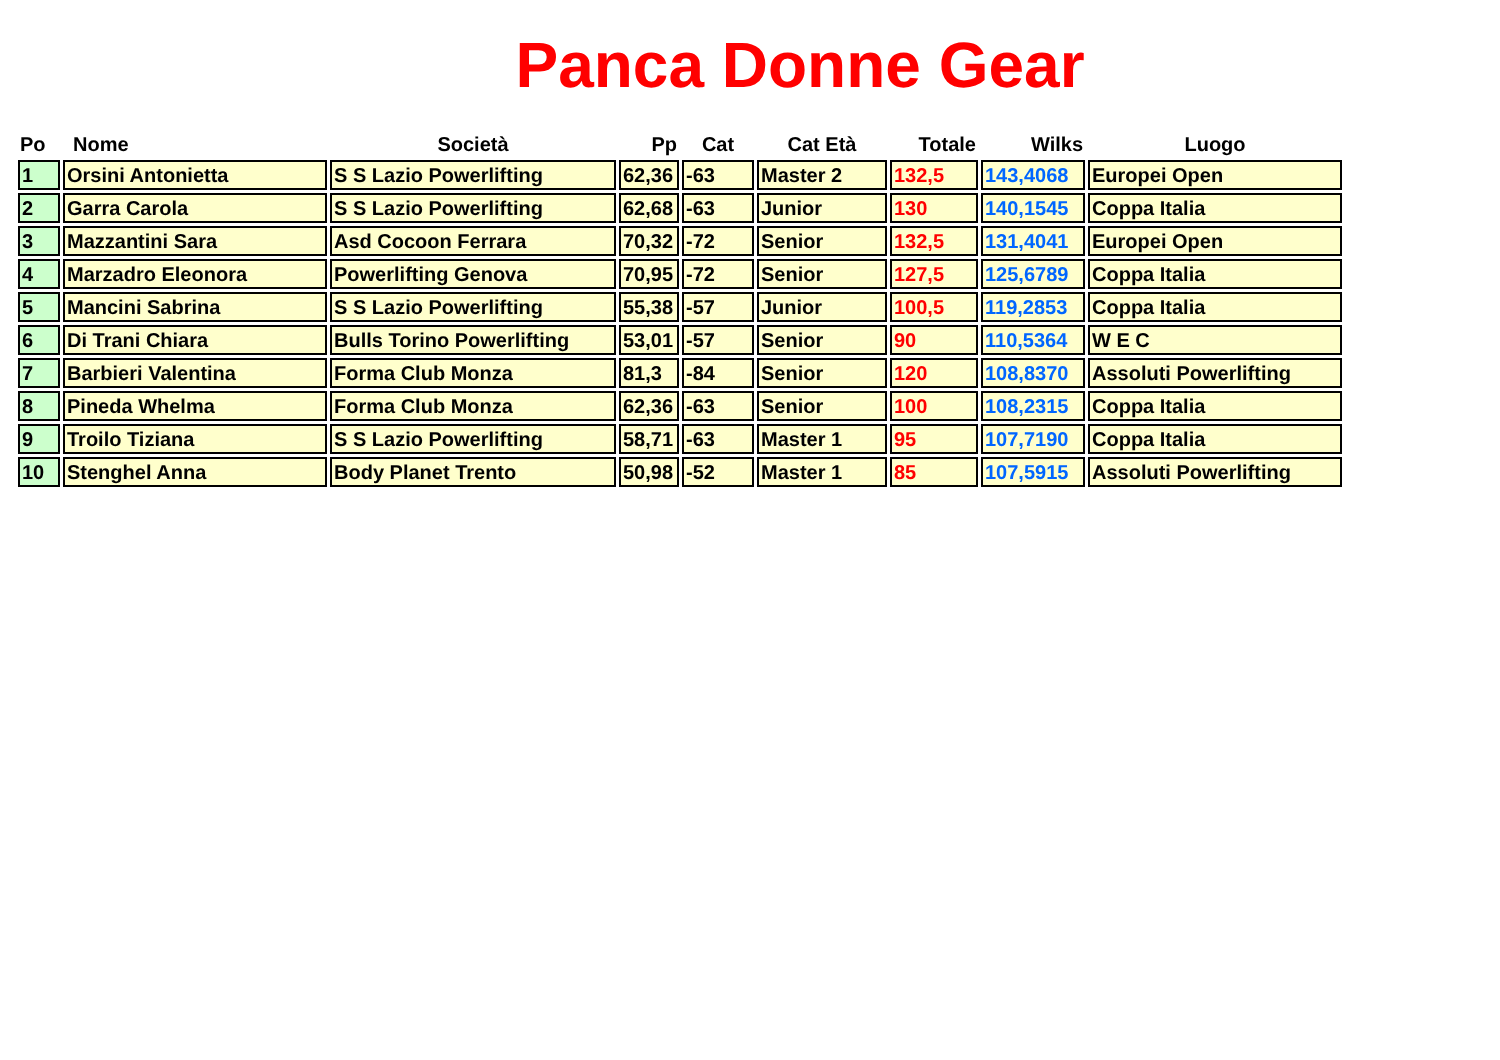Panca Donne Gear
| Po | Nome | Società | Pp | Cat | Cat Età | Totale | Wilks | Luogo |
| --- | --- | --- | --- | --- | --- | --- | --- | --- |
| 1 | Orsini Antonietta | S S Lazio Powerlifting | 62,36 | -63 | Master 2 | 132,5 | 143,4068 | Europei Open |
| 2 | Garra Carola | S S Lazio Powerlifting | 62,68 | -63 | Junior | 130 | 140,1545 | Coppa Italia |
| 3 | Mazzantini Sara | Asd Cocoon Ferrara | 70,32 | -72 | Senior | 132,5 | 131,4041 | Europei Open |
| 4 | Marzadro Eleonora | Powerlifting Genova | 70,95 | -72 | Senior | 127,5 | 125,6789 | Coppa Italia |
| 5 | Mancini Sabrina | S S Lazio Powerlifting | 55,38 | -57 | Junior | 100,5 | 119,2853 | Coppa Italia |
| 6 | Di Trani Chiara | Bulls Torino Powerlifting | 53,01 | -57 | Senior | 90 | 110,5364 | W E C |
| 7 | Barbieri Valentina | Forma Club Monza | 81,3 | -84 | Senior | 120 | 108,8370 | Assoluti Powerlifting |
| 8 | Pineda Whelma | Forma Club Monza | 62,36 | -63 | Senior | 100 | 108,2315 | Coppa Italia |
| 9 | Troilo Tiziana | S S Lazio Powerlifting | 58,71 | -63 | Master 1 | 95 | 107,7190 | Coppa Italia |
| 10 | Stenghel Anna | Body Planet Trento | 50,98 | -52 | Master 1 | 85 | 107,5915 | Assoluti Powerlifting |